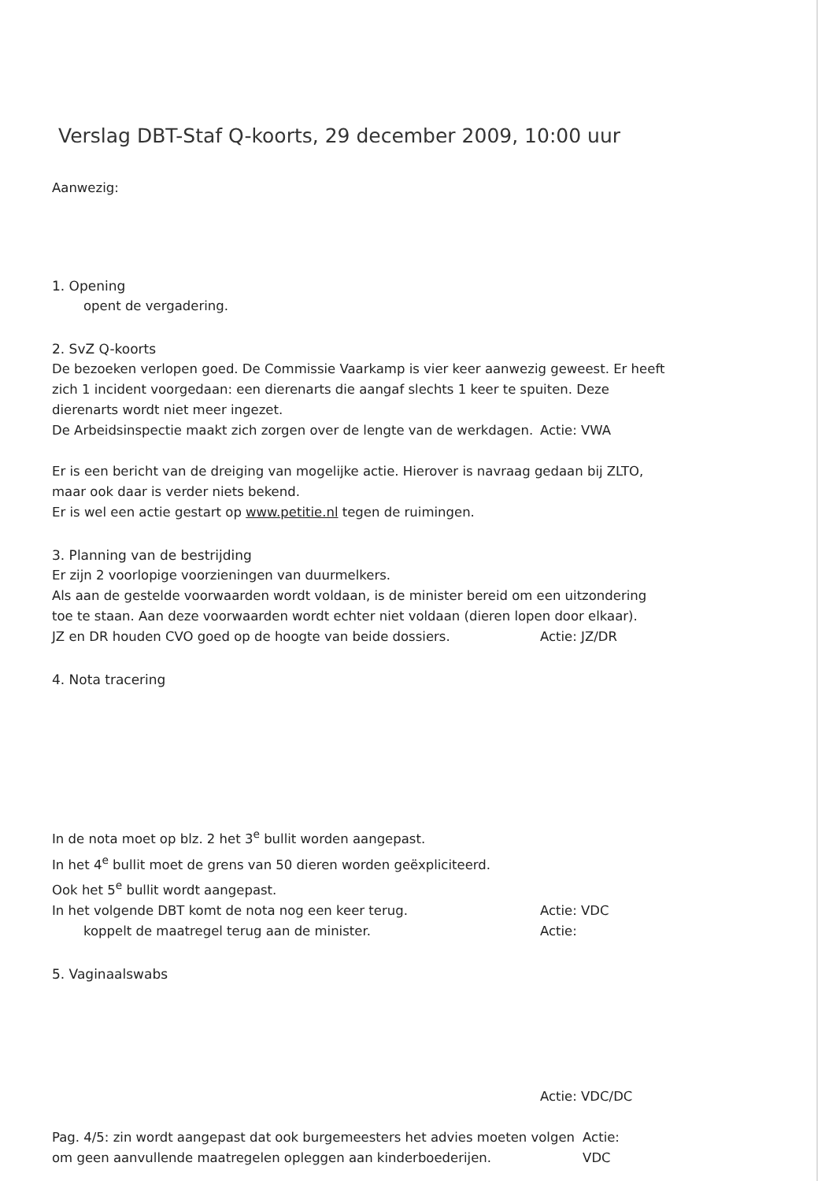Verslag DBT-Staf Q-koorts, 29 december 2009, 10:00 uur
Aanwezig:
1. Opening
opent de vergadering.
2. SvZ Q-koorts
De bezoeken verlopen goed. De Commissie Vaarkamp is vier keer aanwezig geweest. Er heeft zich 1 incident voorgedaan: een dierenarts die aangaf slechts 1 keer te spuiten. Deze dierenarts wordt niet meer ingezet.
De Arbeidsinspectie maakt zich zorgen over de lengte van de werkdagen. Actie: VWA
Er is een bericht van de dreiging van mogelijke actie. Hierover is navraag gedaan bij ZLTO, maar ook daar is verder niets bekend.
Er is wel een actie gestart op www.petitie.nl tegen de ruimingen.
3. Planning van de bestrijding
Er zijn 2 voorlopige voorzieningen van duurmelkers.
Als aan de gestelde voorwaarden wordt voldaan, is de minister bereid om een uitzondering toe te staan. Aan deze voorwaarden wordt echter niet voldaan (dieren lopen door elkaar).
JZ en DR houden CVO goed op de hoogte van beide dossiers. Actie: JZ/DR
4. Nota tracering
In de nota moet op blz. 2 het 3<sup>e</sup> bullit worden aangepast.
In het 4<sup>e</sup> bullit moet de grens van 50 dieren worden geëxpliciteerd.
Ook het 5<sup>e</sup> bullit wordt aangepast.
In het volgende DBT komt de nota nog een keer terug. Actie: VDC
koppelt de maatregel terug aan de minister. Actie:
5. Vaginaalswabs
Actie: VDC/DC
Pag. 4/5: zin wordt aangepast dat ook burgemeesters het advies moeten volgen om geen aanvullende maatregelen opleggen aan kinderboederijen. Actie: VDC